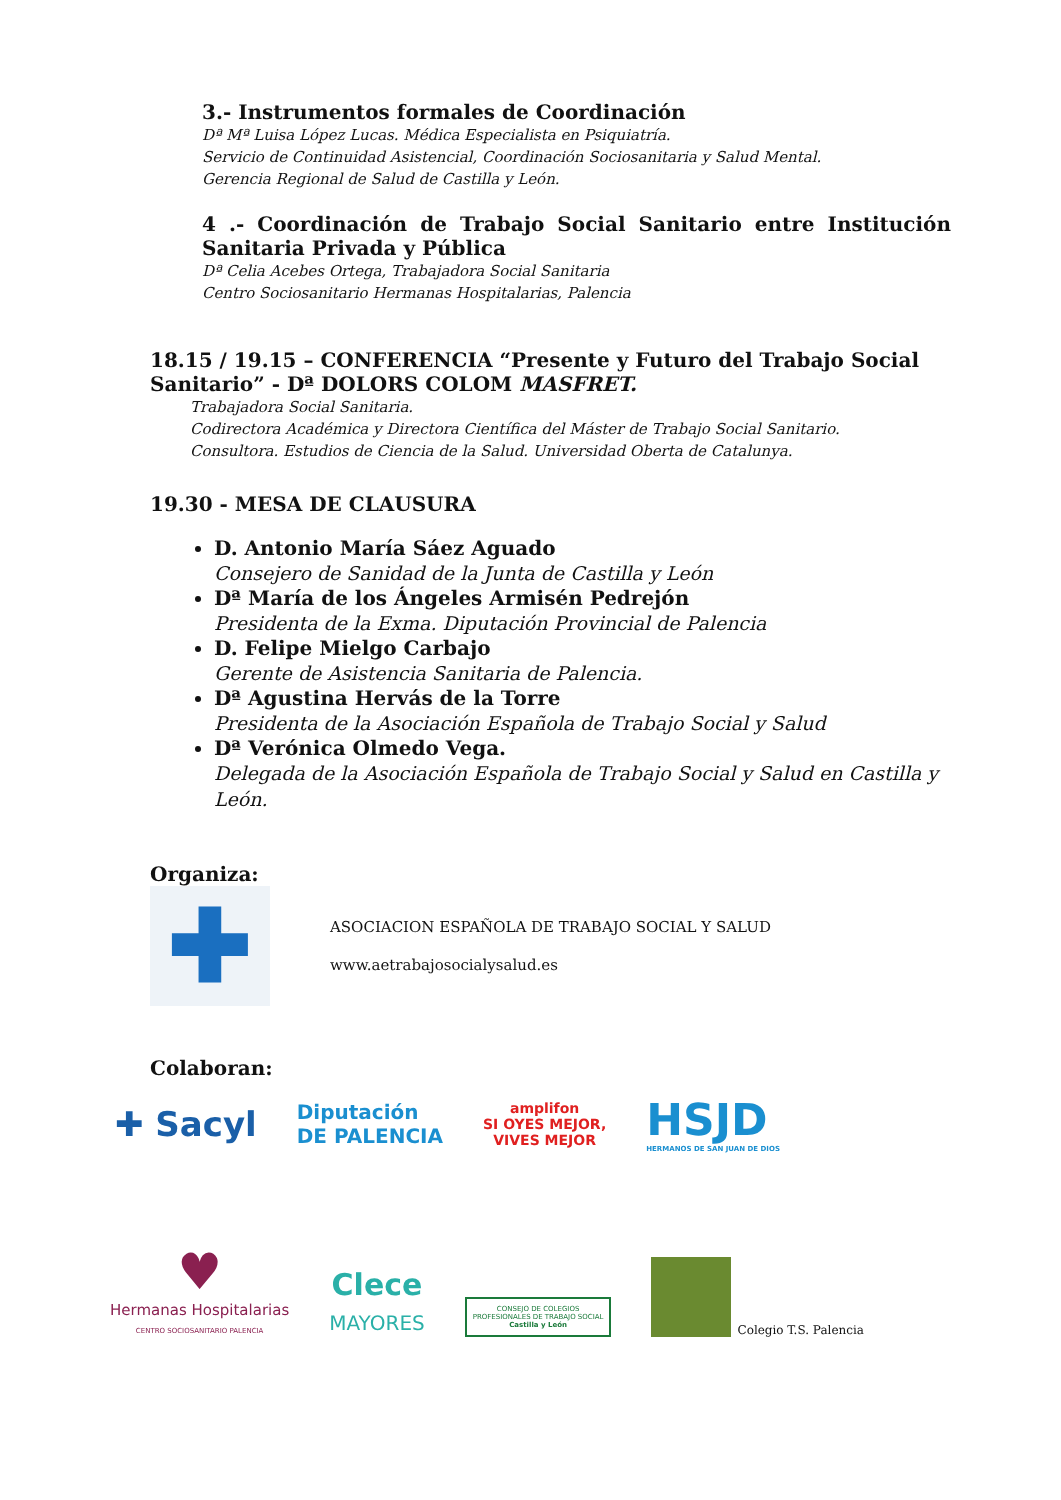3.- Instrumentos formales de Coordinación
Dª Mª Luisa López Lucas. Médica Especialista en Psiquiatría.
Servicio de Continuidad Asistencial, Coordinación Sociosanitaria y Salud Mental.
Gerencia Regional de Salud de Castilla y León.
4 .- Coordinación de Trabajo Social Sanitario entre Institución Sanitaria Privada y Pública
Dª Celia Acebes Ortega, Trabajadora Social Sanitaria
Centro Sociosanitario Hermanas Hospitalarias, Palencia
18.15 / 19.15 – CONFERENCIA “Presente y Futuro del Trabajo Social Sanitario” - Dª DOLORS COLOM MASFRET.
Trabajadora Social Sanitaria.
Codirectora Académica y Directora Científica del Máster de Trabajo Social Sanitario.
Consultora. Estudios de Ciencia de la Salud. Universidad Oberta de Catalunya.
19.30 - MESA DE CLAUSURA
D. Antonio María Sáez Aguado
Consejero de Sanidad de la Junta de Castilla y León
Dª María de los Ángeles Armisén Pedrejón
Presidenta de la Exma. Diputación Provincial de Palencia
D. Felipe Mielgo Carbajo
Gerente de Asistencia Sanitaria de Palencia.
Dª Agustina Hervás de la Torre
Presidenta de la Asociación Española de Trabajo Social y Salud
Dª Verónica Olmedo Vega.
Delegada de la Asociación Española de Trabajo Social y Salud en Castilla y León.
Organiza:
✚
ASOCIACION ESPAÑOLA DE TRABAJO SOCIAL Y SALUD
www.aetrabajosocialysalud.es
Colaboran:
✚ Sacyl
Diputación
DE PALENCIA
amplifon
SI OYES MEJOR,
VIVES MEJOR
HSJD
HERMANOS DE SAN JUAN DE DIOS
♥
Hermanas Hospitalarias
CENTRO SOCIOSANITARIO PALENCIA
Clece
MAYORES
CONSEJO DE COLEGIOS
PROFESIONALES DE TRABAJO SOCIAL
Castilla y León
Colegio T.S. Palencia